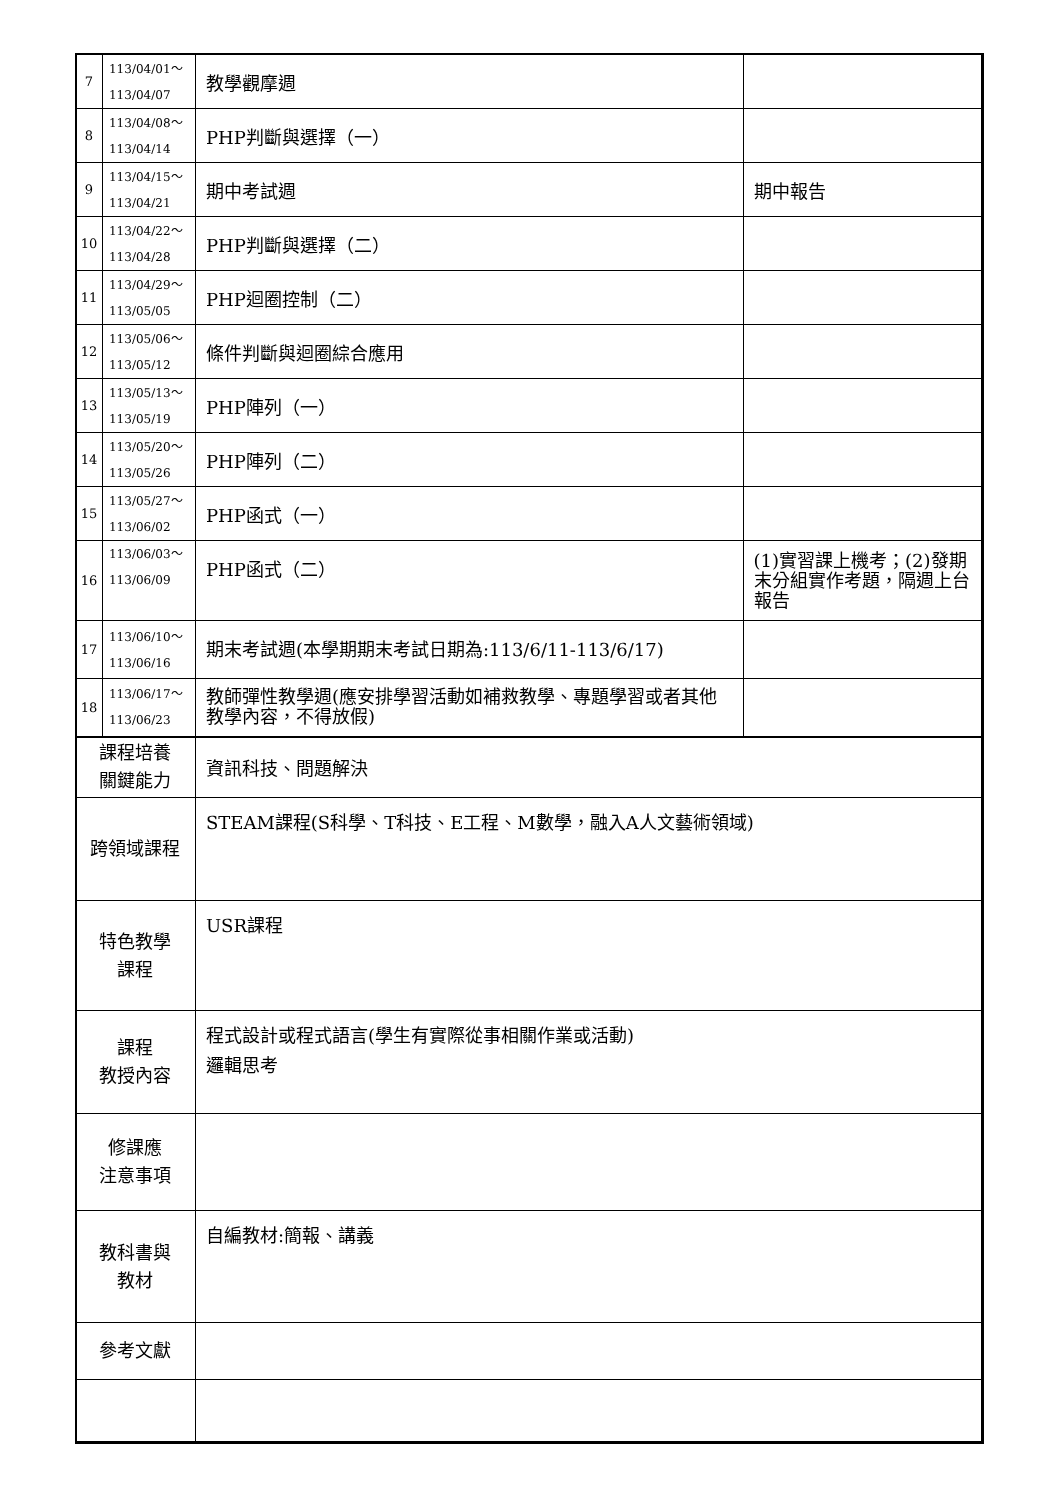| 7 | 113/04/01～ 113/04/07 | 教學觀摩週 | |
| 8 | 113/04/08～ 113/04/14 | PHP判斷與選擇（一） | |
| 9 | 113/04/15～ 113/04/21 | 期中考試週 | 期中報告 |
| 10 | 113/04/22～ 113/04/28 | PHP判斷與選擇（二） | |
| 11 | 113/04/29～ 113/05/05 | PHP迴圈控制（二） | |
| 12 | 113/05/06～ 113/05/12 | 條件判斷與迴圈綜合應用 | |
| 13 | 113/05/13～ 113/05/19 | PHP陣列（一） | |
| 14 | 113/05/20～ 113/05/26 | PHP陣列（二） | |
| 15 | 113/05/27～ 113/06/02 | PHP函式（一） | |
| 16 | 113/06/03～ 113/06/09 | PHP函式（二） | (1)實習課上機考；(2)發期末分組實作考題，隔週上台報告 |
| 17 | 113/06/10～ 113/06/16 | 期末考試週(本學期期末考試日期為:113/6/11-113/6/17) | |
| 18 | 113/06/17～ 113/06/23 | 教師彈性教學週(應安排學習活動如補救教學、專題學習或者其他教學內容，不得放假) | |
| 課程培養 關鍵能力 | | 資訊科技、問題解決 | |
| 跨領域課程 | | STEAM課程(S科學、T科技、E工程、M數學，融入A人文藝術領域) | |
| 特色教學 課程 | | USR課程 | |
| 課程 教授內容 | | 程式設計或程式語言(學生有實際從事相關作業或活動) 邏輯思考 | |
| 修課應 注意事項 | | | |
| 教科書與 教材 | | 自編教材:簡報、講義 | |
| 參考文獻 | | | |